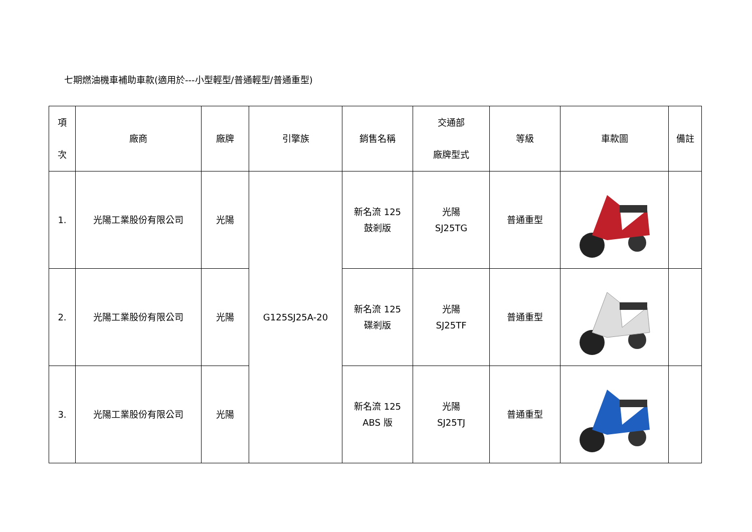七期燃油機車補助車款(適用於---小型輕型/普通輕型/普通重型)
| 項 次 | 廠商 | 廠牌 | 引擎族 | 銷售名稱 | 交通部 廠牌型式 | 等級 | 車款圖 | 備註 |
| --- | --- | --- | --- | --- | --- | --- | --- | --- |
| 1. | 光陽工業股份有限公司 | 光陽 | G125SJ25A-20 | 新名流 125 鼓剎版 | 光陽 SJ25TG | 普通重型 | | |
| 2. | 光陽工業股份有限公司 | 光陽 | | 新名流 125 碟剎版 | 光陽 SJ25TF | 普通重型 | | |
| 3. | 光陽工業股份有限公司 | 光陽 | | 新名流 125 ABS 版 | 光陽 SJ25TJ | 普通重型 | | |